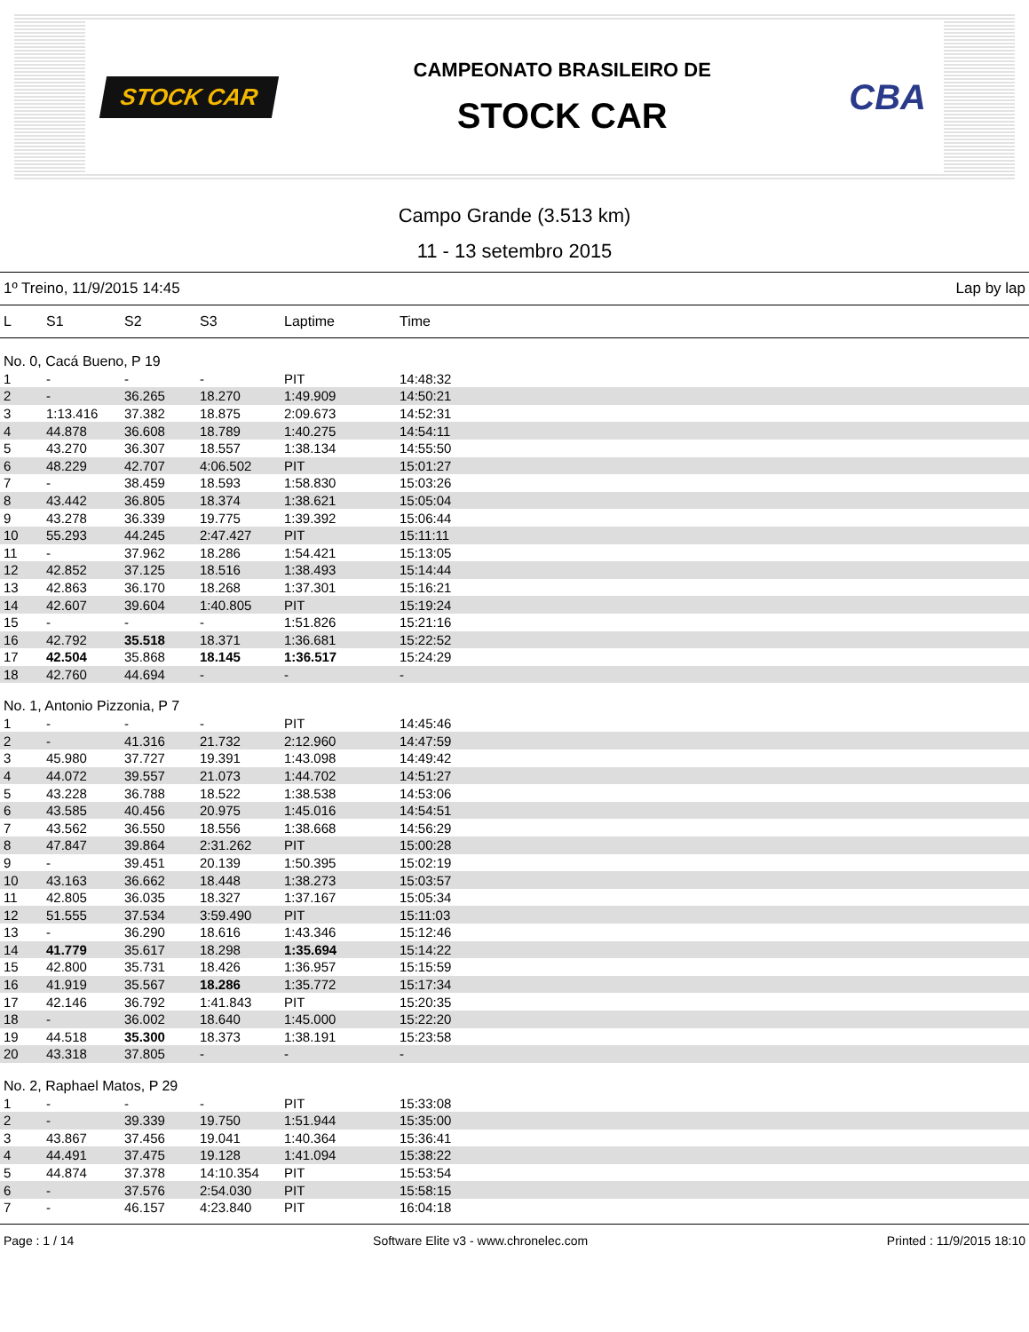STOCK CAR
CAMPEONATO BRASILEIRO DE
STOCK CAR
CBA
Campo Grande (3.513 km)
11 - 13 setembro 2015
1º Treino, 11/9/2015 14:45 Lap by lap
| L | S1 | S2 | S3 | Laptime | Time |
| --- | --- | --- | --- | --- | --- |
| No. 0, Cacá Bueno, P 19 | | | | | |
| 1 | - | - | - | PIT | 14:48:32 |
| 2 | - | 36.265 | 18.270 | 1:49.909 | 14:50:21 |
| 3 | 1:13.416 | 37.382 | 18.875 | 2:09.673 | 14:52:31 |
| 4 | 44.878 | 36.608 | 18.789 | 1:40.275 | 14:54:11 |
| 5 | 43.270 | 36.307 | 18.557 | 1:38.134 | 14:55:50 |
| 6 | 48.229 | 42.707 | 4:06.502 | PIT | 15:01:27 |
| 7 | - | 38.459 | 18.593 | 1:58.830 | 15:03:26 |
| 8 | 43.442 | 36.805 | 18.374 | 1:38.621 | 15:05:04 |
| 9 | 43.278 | 36.339 | 19.775 | 1:39.392 | 15:06:44 |
| 10 | 55.293 | 44.245 | 2:47.427 | PIT | 15:11:11 |
| 11 | - | 37.962 | 18.286 | 1:54.421 | 15:13:05 |
| 12 | 42.852 | 37.125 | 18.516 | 1:38.493 | 15:14:44 |
| 13 | 42.863 | 36.170 | 18.268 | 1:37.301 | 15:16:21 |
| 14 | 42.607 | 39.604 | 1:40.805 | PIT | 15:19:24 |
| 15 | - | - | - | 1:51.826 | 15:21:16 |
| 16 | 42.792 | 35.518 | 18.371 | 1:36.681 | 15:22:52 |
| 17 | 42.504 | 35.868 | 18.145 | 1:36.517 | 15:24:29 |
| 18 | 42.760 | 44.694 | - | - | - |
| No. 1, Antonio Pizzonia, P 7 | | | | | |
| 1 | - | - | - | PIT | 14:45:46 |
| 2 | - | 41.316 | 21.732 | 2:12.960 | 14:47:59 |
| 3 | 45.980 | 37.727 | 19.391 | 1:43.098 | 14:49:42 |
| 4 | 44.072 | 39.557 | 21.073 | 1:44.702 | 14:51:27 |
| 5 | 43.228 | 36.788 | 18.522 | 1:38.538 | 14:53:06 |
| 6 | 43.585 | 40.456 | 20.975 | 1:45.016 | 14:54:51 |
| 7 | 43.562 | 36.550 | 18.556 | 1:38.668 | 14:56:29 |
| 8 | 47.847 | 39.864 | 2:31.262 | PIT | 15:00:28 |
| 9 | - | 39.451 | 20.139 | 1:50.395 | 15:02:19 |
| 10 | 43.163 | 36.662 | 18.448 | 1:38.273 | 15:03:57 |
| 11 | 42.805 | 36.035 | 18.327 | 1:37.167 | 15:05:34 |
| 12 | 51.555 | 37.534 | 3:59.490 | PIT | 15:11:03 |
| 13 | - | 36.290 | 18.616 | 1:43.346 | 15:12:46 |
| 14 | 41.779 | 35.617 | 18.298 | 1:35.694 | 15:14:22 |
| 15 | 42.800 | 35.731 | 18.426 | 1:36.957 | 15:15:59 |
| 16 | 41.919 | 35.567 | 18.286 | 1:35.772 | 15:17:34 |
| 17 | 42.146 | 36.792 | 1:41.843 | PIT | 15:20:35 |
| 18 | - | 36.002 | 18.640 | 1:45.000 | 15:22:20 |
| 19 | 44.518 | 35.300 | 18.373 | 1:38.191 | 15:23:58 |
| 20 | 43.318 | 37.805 | - | - | - |
| No. 2, Raphael Matos, P 29 | | | | | |
| 1 | - | - | - | PIT | 15:33:08 |
| 2 | - | 39.339 | 19.750 | 1:51.944 | 15:35:00 |
| 3 | 43.867 | 37.456 | 19.041 | 1:40.364 | 15:36:41 |
| 4 | 44.491 | 37.475 | 19.128 | 1:41.094 | 15:38:22 |
| 5 | 44.874 | 37.378 | 14:10.354 | PIT | 15:53:54 |
| 6 | - | 37.576 | 2:54.030 | PIT | 15:58:15 |
| 7 | - | 46.157 | 4:23.840 | PIT | 16:04:18 |
Page : 1 / 14 Software Elite v3 - www.chronelec.com Printed : 11/9/2015 18:10